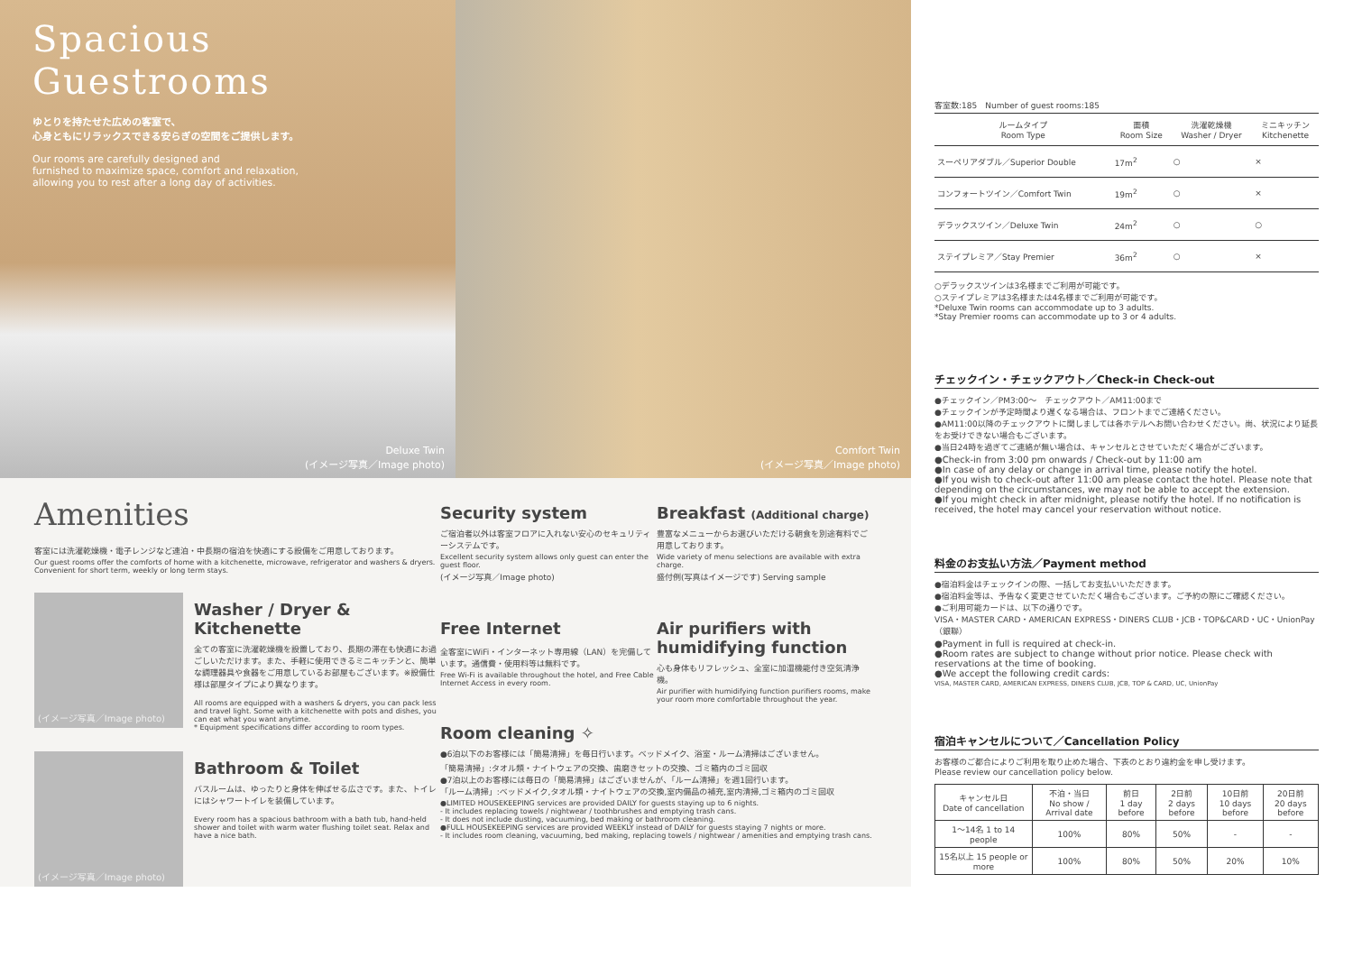Spacious
Guestrooms
ゆとりを持たせた広めの客室で、
心身ともにリラックスできる安らぎの空間をご提供します。
Our rooms are carefully designed and
furnished to maximize space, comfort and relaxation,
allowing you to rest after a long day of activities.
Deluxe Twin
(イメージ写真／Image photo)
Comfort Twin
(イメージ写真／Image photo)
Amenities
客室には洗濯乾燥機・電子レンジなど連泊・中長期の宿泊を快適にする設備をご用意しております。
Our guest rooms offer the comforts of home with a kitchenette, microwave, refrigerator and washers & dryers.
Convenient for short term, weekly or long term stays.
(イメージ写真／Image photo)
Washer / Dryer & Kitchenette
全ての客室に洗濯乾燥機を設置しており、長期の滞在も快適にお過ごしいただけます。また、手軽に使用できるミニキッチンと、簡単な調理器具や食器をご用意しているお部屋もございます。※設備仕様は部屋タイプにより異なります。
All rooms are equipped with a washers & dryers, you can pack less and travel light. Some with a kitchenette with pots and dishes, you can eat what you want anytime.
* Equipment specifications differ according to room types.
(イメージ写真／Image photo)
Bathroom & Toilet
バスルームは、ゆったりと身体を伸ばせる広さです。また、トイレにはシャワートイレを装備しています。
Every room has a spacious bathroom with a bath tub, hand-held shower and toilet with warm water flushing toilet seat. Relax and have a nice bath.
Security system
ご宿泊者以外は客室フロアに入れない安心のセキュリティーシステムです。
Excellent security system allows only guest can enter the guest floor.
(イメージ写真／Image photo)
Free Internet
全客室にWiFi・インターネット専用線（LAN）を完備しています。通信費・使用料等は無料です。
Free Wi-Fi is available throughout the hotel, and Free Cable Internet Access in every room.
Breakfast (Additional charge)
豊富なメニューからお選びいただける朝食を別途有料でご用意しております。
Wide variety of menu selections are available with extra charge.
盛付例(写真はイメージです) Serving sample
Air purifiers with humidifying function
心も身体もリフレッシュ、全室に加湿機能付き空気清浄機。
Air purifier with humidifying function purifiers rooms, make your room more comfortable throughout the year.
Room cleaning ✧
●6泊以下のお客様には「簡易清掃」を毎日行います。ベッドメイク、浴室・ルーム清掃はございません。
「簡易清掃」:タオル類・ナイトウェアの交換、歯磨きセットの交換、ゴミ箱内のゴミ回収
●7泊以上のお客様には毎日の「簡易清掃」はございませんが、「ルーム清掃」を週1回行います。
「ルーム清掃」:ベッドメイク,タオル類・ナイトウェアの交換,室内備品の補充,室内清掃,ゴミ箱内のゴミ回収
●LIMITED HOUSEKEEPING services are provided DAILY for guests staying up to 6 nights.
- It includes replacing towels / nightwear / toothbrushes and emptying trash cans.
- It does not include dusting, vacuuming, bed making or bathroom cleaning.
●FULL HOUSEKEEPING services are provided WEEKLY instead of DAILY for guests staying 7 nights or more.
- It includes room cleaning, vacuuming, bed making, replacing towels / nightwear / amenities and emptying trash cans.
客室数:185　Number of guest rooms:185
| ルームタイプ Room Type | 面積 Room Size | 洗濯乾燥機 Washer / Dryer | ミニキッチン Kitchenette |
| --- | --- | --- | --- |
| スーペリアダブル／Superior Double | 17m<sup>2</sup> | ○ | × |
| コンフォートツイン／Comfort Twin | 19m<sup>2</sup> | ○ | × |
| デラックスツイン／Deluxe Twin | 24m<sup>2</sup> | ○ | ○ |
| ステイプレミア／Stay Premier | 36m<sup>2</sup> | ○ | × |
○デラックスツインは3名様までご利用が可能です。
○ステイプレミアは3名様または4名様までご利用が可能です。
*Deluxe Twin rooms can accommodate up to 3 adults.
*Stay Premier rooms can accommodate up to 3 or 4 adults.
チェックイン・チェックアウト／Check-in Check-out
●チェックイン／PM3:00〜　チェックアウト／AM11:00まで
●チェックインが予定時間より遅くなる場合は、フロントまでご連絡ください。
●AM11:00以降のチェックアウトに関しましては各ホテルへお問い合わせください。尚、状況により延長をお受けできない場合もございます。
●当日24時を過ぎてご連絡が無い場合は、キャンセルとさせていただく場合がございます。
●Check-in from 3:00 pm onwards / Check-out by 11:00 am
●In case of any delay or change in arrival time, please notify the hotel.
●If you wish to check-out after 11:00 am please contact the hotel. Please note that depending on the circumstances, we may not be able to accept the extension.
●If you might check in after midnight, please notify the hotel. If no notification is received, the hotel may cancel your reservation without notice.
料金のお支払い方法／Payment method
●宿泊料金はチェックインの際、一括してお支払いいただきます。
●宿泊料金等は、予告なく変更させていただく場合もございます。ご予約の際にご確認ください。
●ご利用可能カードは、以下の通りです。
VISA・MASTER CARD・AMERICAN EXPRESS・DINERS CLUB・JCB・TOP&CARD・UC・UnionPay（銀聯）
●Payment in full is required at check-in.
●Room rates are subject to change without prior notice. Please check with reservations at the time of booking.
●We accept the following credit cards:
VISA, MASTER CARD, AMERICAN EXPRESS, DINERS CLUB, JCB, TOP & CARD, UC, UnionPay
宿泊キャンセルについて／Cancellation Policy
お客様のご都合によりご利用を取り止めた場合、下表のとおり違約金を申し受けます。
Please review our cancellation policy below.
| キャンセル日 Date of cancellation | 不泊・当日 No show / Arrival date | 前日 1 day before | 2日前 2 days before | 10日前 10 days before | 20日前 20 days before |
| --- | --- | --- | --- | --- | --- |
| 1〜14名 1 to 14 people | 100% | 80% | 50% | - | - |
| 15名以上 15 people or more | 100% | 80% | 50% | 20% | 10% |